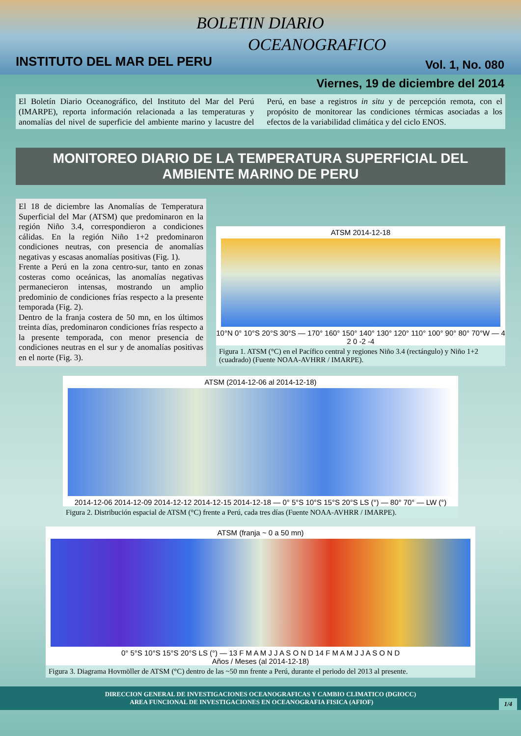BOLETIN DIARIO
OCEANOGRAFICO
INSTITUTO DEL MAR DEL PERU Vol. 1, No. 080
Viernes, 19 de diciembre del 2014
El Boletín Diario Oceanográfico, del Instituto del Mar del Perú (IMARPE), reporta información relacionada a las temperaturas y anomalías del nivel de superficie del ambiente marino y lacustre del Perú, en base a registros in situ y de percepción remota, con el propósito de monitorear las condiciones térmicas asociadas a los efectos de la variabilidad climática y del ciclo ENOS.
MONITOREO DIARIO DE LA TEMPERATURA SUPERFICIAL DEL AMBIENTE MARINO DE PERU
El 18 de diciembre las Anomalías de Temperatura Superficial del Mar (ATSM) que predominaron en la región Niño 3.4, correspondieron a condiciones cálidas. En la región Niño 1+2 predominaron condiciones neutras, con presencia de anomalías negativas y escasas anomalías positivas (Fig. 1).
Frente a Perú en la zona centro-sur, tanto en zonas costeras como oceánicas, las anomalías negativas permanecieron intensas, mostrando un amplio predominio de condiciones frías respecto a la presente temporada (Fig. 2).
Dentro de la franja costera de 50 mn, en los últimos treinta días, predominaron condiciones frías respecto a la presente temporada, con menor presencia de condiciones neutras en el sur y de anomalías positivas en el norte (Fig. 3).
ATSM 2014-12-18
10°N 0° 10°S 20°S 30°S — 170° 160° 150° 140° 130° 120° 110° 100° 90° 80° 70°W — 4 2 0 -2 -4
Figura 1. ATSM (°C) en el Pacífico central y regiones Niño 3.4 (rectángulo) y Niño 1+2 (cuadrado) (Fuente NOAA-AVHRR / IMARPE).
ATSM (2014-12-06 al 2014-12-18)
2014-12-06 2014-12-09 2014-12-12 2014-12-15 2014-12-18 — 0° 5°S 10°S 15°S 20°S LS (°) — 80° 70° — LW (°)
Figura 2. Distribución espacial de ATSM (°C) frente a Perú, cada tres días (Fuente NOAA-AVHRR / IMARPE).
ATSM (franja ~ 0 a 50 mn)
0° 5°S 10°S 15°S 20°S LS (°) — 13 F M A M J J A S O N D 14 F M A M J J A S O N D
Años / Meses (al 2014-12-18)
Figura 3. Diagrama Hovmöller de ATSM (°C) dentro de las ~50 mn frente a Perú, durante el periodo del 2013 al presente.
DIRECCION GENERAL DE INVESTIGACIONES OCEANOGRAFICAS Y CAMBIO CLIMATICO (DGIOCC)
AREA FUNCIONAL DE INVESTIGACIONES EN OCEANOGRAFIA FISICA (AFIOF) 1/4